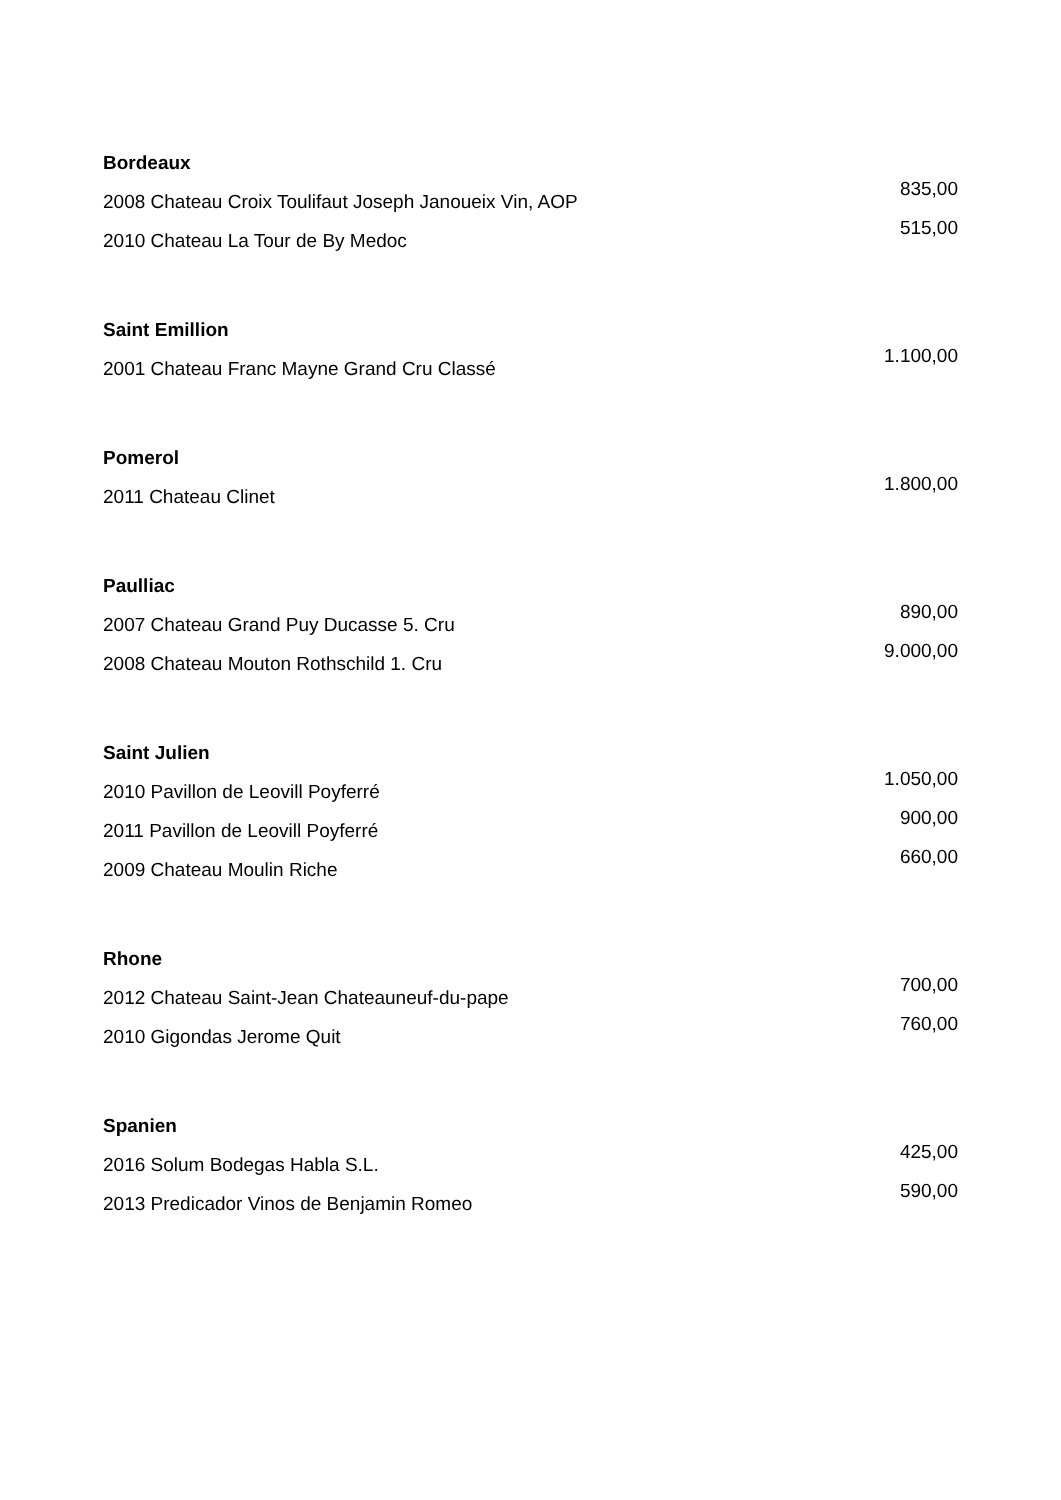Bordeaux
2008 Chateau Croix Toulifaut Joseph Janoueix Vin, AOP
2010 Chateau La Tour de By Medoc
835,00
515,00
Saint Emillion
2001 Chateau Franc Mayne Grand Cru Classé
1.100,00
Pomerol
2011 Chateau Clinet
1.800,00
Paulliac
2007 Chateau Grand Puy Ducasse 5. Cru
2008 Chateau Mouton Rothschild 1. Cru
890,00
9.000,00
Saint Julien
2010 Pavillon de Leovill Poyferré
2011 Pavillon de Leovill Poyferré
2009 Chateau Moulin Riche
1.050,00
900,00
660,00
Rhone
2012 Chateau Saint-Jean Chateauneuf-du-pape
2010 Gigondas Jerome Quit
700,00
760,00
Spanien
2016 Solum Bodegas Habla S.L.
2013 Predicador Vinos de Benjamin Romeo
425,00
590,00